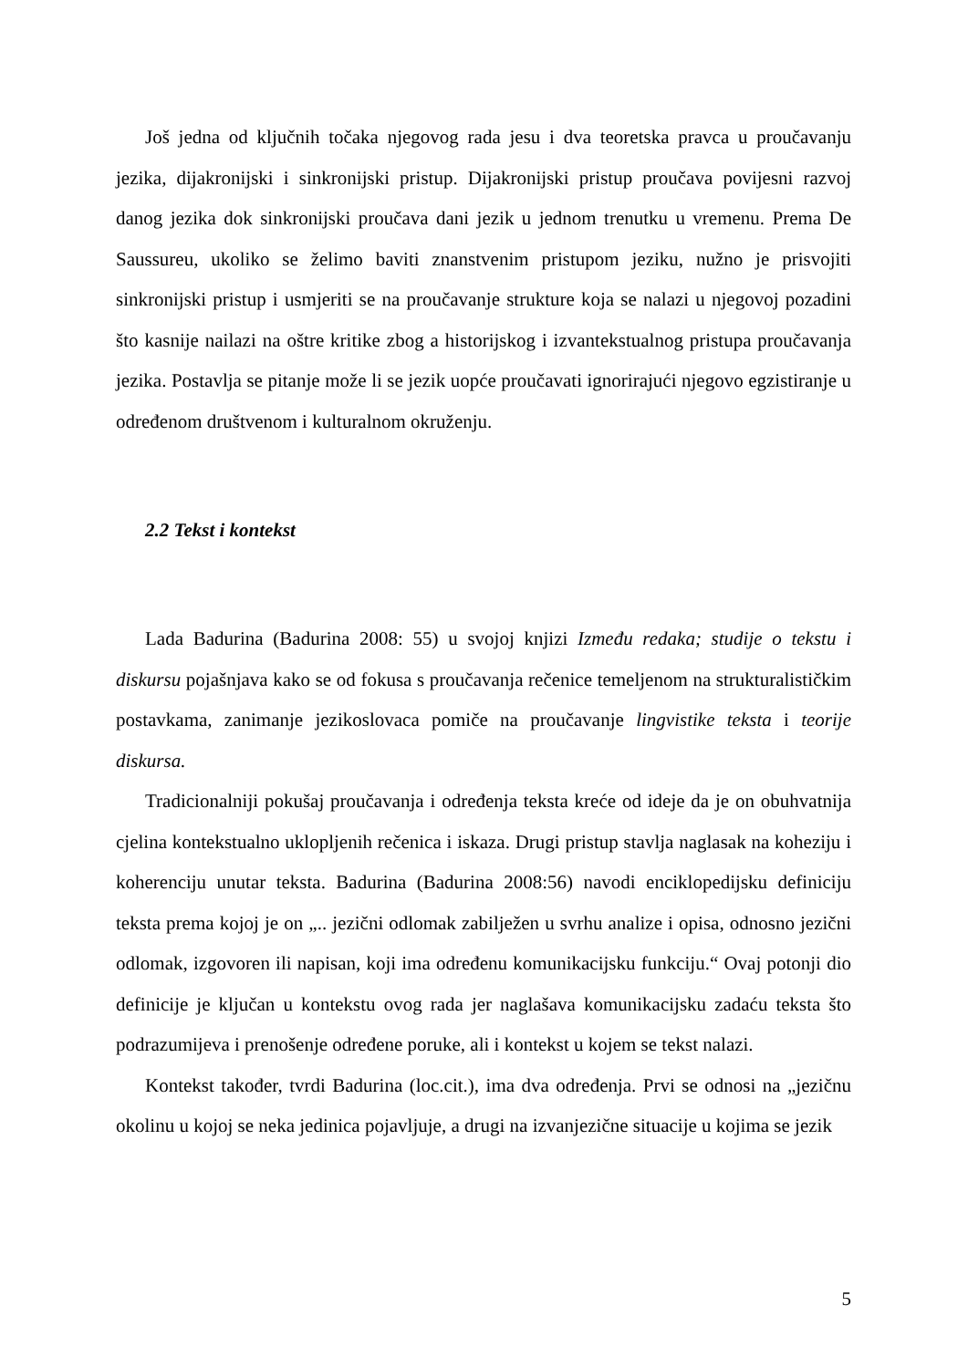Još jedna od ključnih točaka njegovog rada jesu i dva teoretska pravca u proučavanju jezika, dijakronijski i sinkronijski pristup. Dijakronijski pristup proučava povijesni razvoj danog jezika dok sinkronijski proučava dani jezik u jednom trenutku u vremenu. Prema De Saussureu, ukoliko se želimo baviti znanstvenim pristupom jeziku, nužno je prisvojiti sinkronijski pristup i usmjeriti se na proučavanje strukture koja se nalazi u njegovoj pozadini što kasnije nailazi na oštre kritike zbog a historijskog i izvantekstualnog pristupa proučavanja jezika. Postavlja se pitanje može li se jezik uopće proučavati ignorirajući njegovo egzistiranje u određenom društvenom i kulturalnom okruženju.
2.2 Tekst i kontekst
Lada Badurina (Badurina 2008: 55) u svojoj knjizi Između redaka; studije o tekstu i diskursu pojašnjava kako se od fokusa s proučavanja rečenice temeljenom na strukturalističkim postavkama, zanimanje jezikoslovaca pomiče na proučavanje lingvistike teksta i teorije diskursa.
Tradicionalniji pokušaj proučavanja i određenja teksta kreće od ideje da je on obuhvatnija cjelina kontekstualno uklopljenih rečenica i iskaza. Drugi pristup stavlja naglasak na koheziju i koherenciju unutar teksta. Badurina (Badurina 2008:56) navodi enciklopedijsku definiciju teksta prema kojoj je on „.. jezični odlomak zabilježen u svrhu analize i opisa, odnosno jezični odlomak, izgovoren ili napisan, koji ima određenu komunikacijsku funkciju.“ Ovaj potonji dio definicije je ključan u kontekstu ovog rada jer naglašava komunikacijsku zadaću teksta što podrazumijeva i prenošenje određene poruke, ali i kontekst u kojem se tekst nalazi.
Kontekst također, tvrdi Badurina (loc.cit.), ima dva određenja. Prvi se odnosi na „jezičnu okolinu u kojoj se neka jedinica pojavljuje, a drugi na izvanjezične situacije u kojima se jezik
5